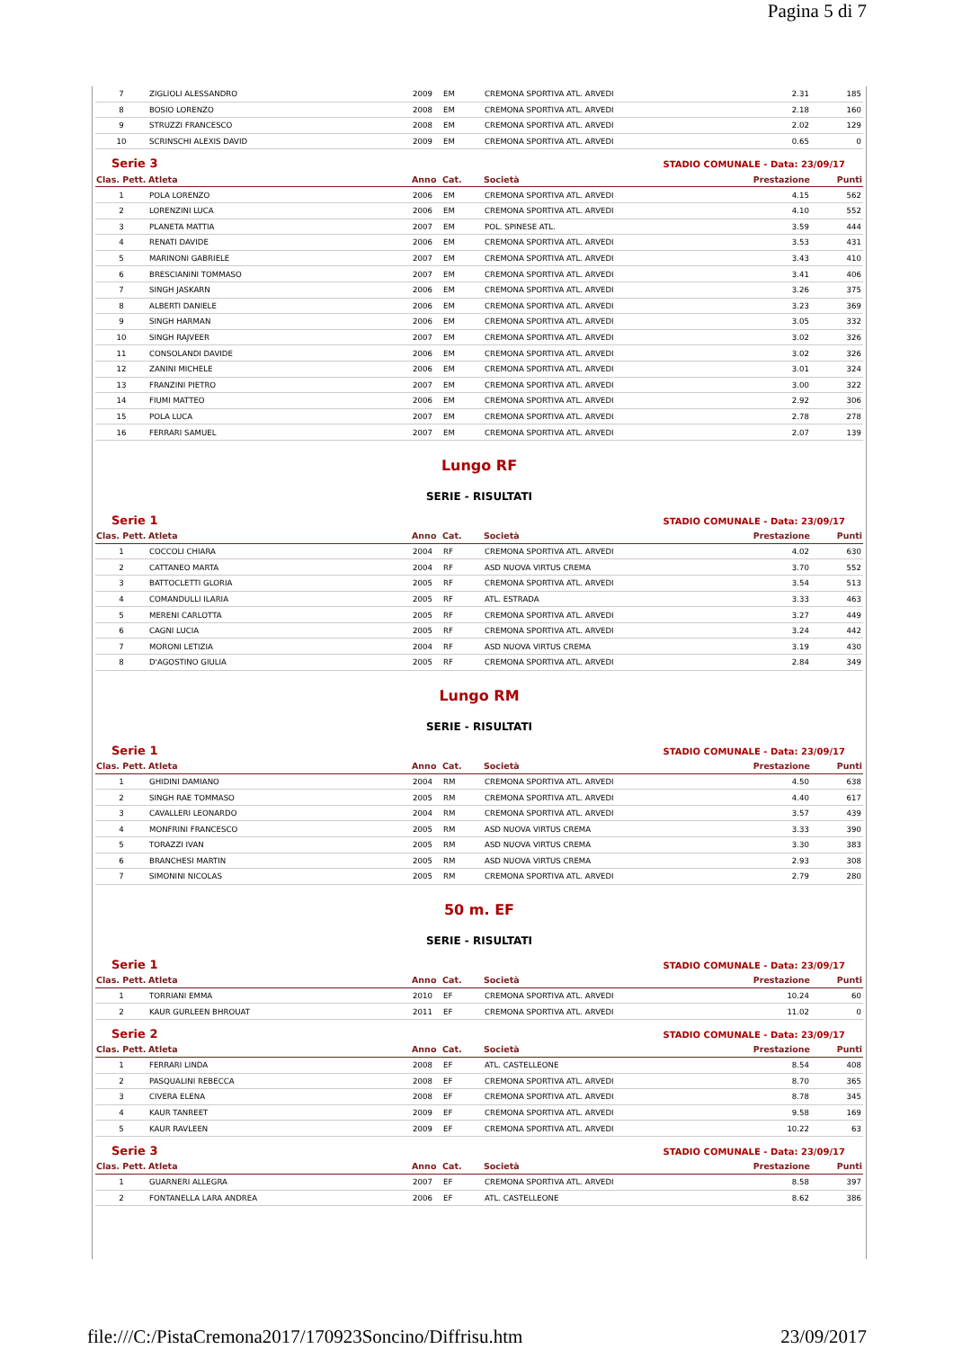Pagina 5 di 7
| 7 | ZIGLIOLI ALESSANDRO | 2009 | EM | CREMONA SPORTIVA ATL. ARVEDI | 2.31 | 185 |
| 8 | BOSIO LORENZO | 2008 | EM | CREMONA SPORTIVA ATL. ARVEDI | 2.18 | 160 |
| 9 | STRUZZI FRANCESCO | 2008 | EM | CREMONA SPORTIVA ATL. ARVEDI | 2.02 | 129 |
| 10 | SCRINSCHI ALEXIS DAVID | 2009 | EM | CREMONA SPORTIVA ATL. ARVEDI | 0.65 | 0 |
Serie 3 STADIO COMUNALE - Data: 23/09/17
| Clas. Pett. | Atleta | Anno | Cat. | Società | Prestazione | Punti |
| --- | --- | --- | --- | --- | --- | --- |
| 1 | POLA LORENZO | 2006 | EM | CREMONA SPORTIVA ATL. ARVEDI | 4.15 | 562 |
| 2 | LORENZINI LUCA | 2006 | EM | CREMONA SPORTIVA ATL. ARVEDI | 4.10 | 552 |
| 3 | PLANETA MATTIA | 2007 | EM | POL. SPINESE ATL. | 3.59 | 444 |
| 4 | RENATI DAVIDE | 2006 | EM | CREMONA SPORTIVA ATL. ARVEDI | 3.53 | 431 |
| 5 | MARINONI GABRIELE | 2007 | EM | CREMONA SPORTIVA ATL. ARVEDI | 3.43 | 410 |
| 6 | BRESCIANINI TOMMASO | 2007 | EM | CREMONA SPORTIVA ATL. ARVEDI | 3.41 | 406 |
| 7 | SINGH JASKARN | 2006 | EM | CREMONA SPORTIVA ATL. ARVEDI | 3.26 | 375 |
| 8 | ALBERTI DANIELE | 2006 | EM | CREMONA SPORTIVA ATL. ARVEDI | 3.23 | 369 |
| 9 | SINGH HARMAN | 2006 | EM | CREMONA SPORTIVA ATL. ARVEDI | 3.05 | 332 |
| 10 | SINGH RAJVEER | 2007 | EM | CREMONA SPORTIVA ATL. ARVEDI | 3.02 | 326 |
| 11 | CONSOLANDI DAVIDE | 2006 | EM | CREMONA SPORTIVA ATL. ARVEDI | 3.02 | 326 |
| 12 | ZANINI MICHELE | 2006 | EM | CREMONA SPORTIVA ATL. ARVEDI | 3.01 | 324 |
| 13 | FRANZINI PIETRO | 2007 | EM | CREMONA SPORTIVA ATL. ARVEDI | 3.00 | 322 |
| 14 | FIUMI MATTEO | 2006 | EM | CREMONA SPORTIVA ATL. ARVEDI | 2.92 | 306 |
| 15 | POLA LUCA | 2007 | EM | CREMONA SPORTIVA ATL. ARVEDI | 2.78 | 278 |
| 16 | FERRARI SAMUEL | 2007 | EM | CREMONA SPORTIVA ATL. ARVEDI | 2.07 | 139 |
Lungo RF
SERIE - RISULTATI
Serie 1 STADIO COMUNALE - Data: 23/09/17
| Clas. Pett. | Atleta | Anno | Cat. | Società | Prestazione | Punti |
| --- | --- | --- | --- | --- | --- | --- |
| 1 | COCCOLI CHIARA | 2004 | RF | CREMONA SPORTIVA ATL. ARVEDI | 4.02 | 630 |
| 2 | CATTANEO MARTA | 2004 | RF | ASD NUOVA VIRTUS CREMA | 3.70 | 552 |
| 3 | BATTOCLETTI GLORIA | 2005 | RF | CREMONA SPORTIVA ATL. ARVEDI | 3.54 | 513 |
| 4 | COMANDULLI ILARIA | 2005 | RF | ATL. ESTRADA | 3.33 | 463 |
| 5 | MERENI CARLOTTA | 2005 | RF | CREMONA SPORTIVA ATL. ARVEDI | 3.27 | 449 |
| 6 | CAGNI LUCIA | 2005 | RF | CREMONA SPORTIVA ATL. ARVEDI | 3.24 | 442 |
| 7 | MORONI LETIZIA | 2004 | RF | ASD NUOVA VIRTUS CREMA | 3.19 | 430 |
| 8 | D'AGOSTINO GIULIA | 2005 | RF | CREMONA SPORTIVA ATL. ARVEDI | 2.84 | 349 |
Lungo RM
SERIE - RISULTATI
Serie 1 STADIO COMUNALE - Data: 23/09/17
| Clas. Pett. | Atleta | Anno | Cat. | Società | Prestazione | Punti |
| --- | --- | --- | --- | --- | --- | --- |
| 1 | GHIDINI DAMIANO | 2004 | RM | CREMONA SPORTIVA ATL. ARVEDI | 4.50 | 638 |
| 2 | SINGH RAE TOMMASO | 2005 | RM | CREMONA SPORTIVA ATL. ARVEDI | 4.40 | 617 |
| 3 | CAVALLERI LEONARDO | 2004 | RM | CREMONA SPORTIVA ATL. ARVEDI | 3.57 | 439 |
| 4 | MONFRINI FRANCESCO | 2005 | RM | ASD NUOVA VIRTUS CREMA | 3.33 | 390 |
| 5 | TORAZZI IVAN | 2005 | RM | ASD NUOVA VIRTUS CREMA | 3.30 | 383 |
| 6 | BRANCHESI MARTIN | 2005 | RM | ASD NUOVA VIRTUS CREMA | 2.93 | 308 |
| 7 | SIMONINI NICOLAS | 2005 | RM | CREMONA SPORTIVA ATL. ARVEDI | 2.79 | 280 |
50 m. EF
SERIE - RISULTATI
Serie 1 STADIO COMUNALE - Data: 23/09/17
| Clas. Pett. | Atleta | Anno | Cat. | Società | Prestazione | Punti |
| --- | --- | --- | --- | --- | --- | --- |
| 1 | TORRIANI EMMA | 2010 | EF | CREMONA SPORTIVA ATL. ARVEDI | 10.24 | 60 |
| 2 | KAUR GURLEEN BHROUAT | 2011 | EF | CREMONA SPORTIVA ATL. ARVEDI | 11.02 | 0 |
Serie 2 STADIO COMUNALE - Data: 23/09/17
| Clas. Pett. | Atleta | Anno | Cat. | Società | Prestazione | Punti |
| --- | --- | --- | --- | --- | --- | --- |
| 1 | FERRARI LINDA | 2008 | EF | ATL. CASTELLEONE | 8.54 | 408 |
| 2 | PASQUALINI REBECCA | 2008 | EF | CREMONA SPORTIVA ATL. ARVEDI | 8.70 | 365 |
| 3 | CIVERA ELENA | 2008 | EF | CREMONA SPORTIVA ATL. ARVEDI | 8.78 | 345 |
| 4 | KAUR TANREET | 2009 | EF | CREMONA SPORTIVA ATL. ARVEDI | 9.58 | 169 |
| 5 | KAUR RAVLEEN | 2009 | EF | CREMONA SPORTIVA ATL. ARVEDI | 10.22 | 63 |
Serie 3 STADIO COMUNALE - Data: 23/09/17
| Clas. Pett. | Atleta | Anno | Cat. | Società | Prestazione | Punti |
| --- | --- | --- | --- | --- | --- | --- |
| 1 | GUARNERI ALLEGRA | 2007 | EF | CREMONA SPORTIVA ATL. ARVEDI | 8.58 | 397 |
| 2 | FONTANELLA LARA ANDREA | 2006 | EF | ATL. CASTELLEONE | 8.62 | 386 |
file:///C:/PistaCremona2017/170923Soncino/Diffrisu.htm 23/09/2017